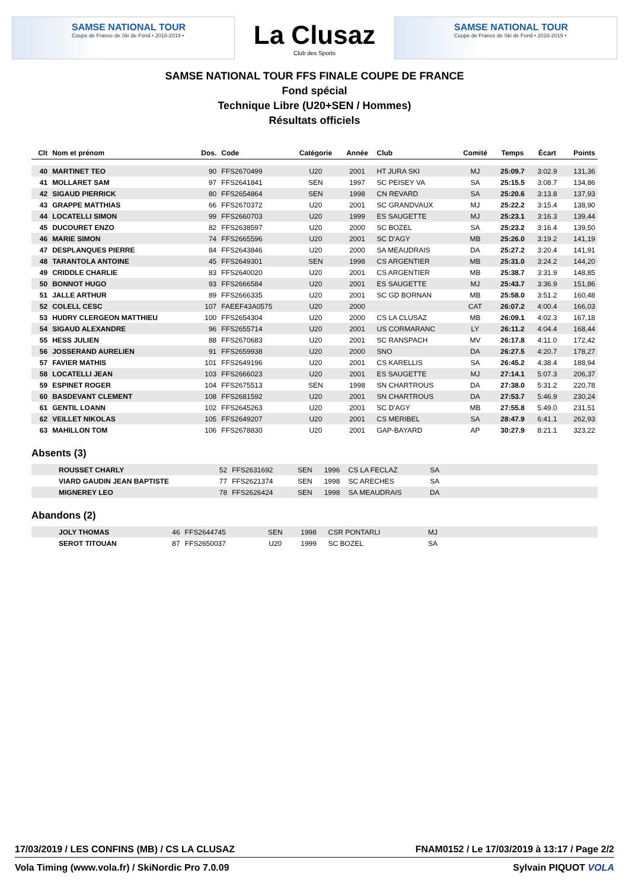SAMSE NATIONAL TOUR
Coupe de France de Ski de Fond • 2018-2019 •
La Clusaz
Club des Sports
SAMSE NATIONAL TOUR
Coupe de France de Ski de Fond • 2018-2019 •
SAMSE NATIONAL TOUR FFS FINALE COUPE DE FRANCE
Fond spécial
Technique Libre (U20+SEN / Hommes)
Résultats officiels
| Clt | Nom et prénom | Dos. | Code | Catégorie | Année | Club | Comité | Temps | Écart | Points |
| --- | --- | --- | --- | --- | --- | --- | --- | --- | --- | --- |
| 40 | MARTINET TEO | 90 | FFS2670499 | U20 | 2001 | HT JURA SKI | MJ | 25:09.7 | 3:02.9 | 131,36 |
| 41 | MOLLARET SAM | 97 | FFS2641841 | SEN | 1997 | SC PEISEY VA | SA | 25:15.5 | 3:08.7 | 134,86 |
| 42 | SIGAUD PIERRICK | 80 | FFS2654864 | SEN | 1998 | CN REVARD | SA | 25:20.6 | 3:13.8 | 137,93 |
| 43 | GRAPPE MATTHIAS | 66 | FFS2670372 | U20 | 2001 | SC GRANDVAUX | MJ | 25:22.2 | 3:15.4 | 138,90 |
| 44 | LOCATELLI SIMON | 99 | FFS2660703 | U20 | 1999 | ES SAUGETTE | MJ | 25:23.1 | 3:16.3 | 139,44 |
| 45 | DUCOURET ENZO | 82 | FFS2638597 | U20 | 2000 | SC BOZEL | SA | 25:23.2 | 3:16.4 | 139,50 |
| 46 | MARIE SIMON | 74 | FFS2665596 | U20 | 2001 | SC D'AGY | MB | 25:26.0 | 3:19.2 | 141,19 |
| 47 | DESPLANQUES PIERRE | 84 | FFS2643846 | U20 | 2000 | SA MEAUDRAIS | DA | 25:27.2 | 3:20.4 | 141,91 |
| 48 | TARANTOLA ANTOINE | 45 | FFS2649301 | SEN | 1998 | CS ARGENTIER | MB | 25:31.0 | 3:24.2 | 144,20 |
| 49 | CRIDDLE CHARLIE | 83 | FFS2640020 | U20 | 2001 | CS ARGENTIER | MB | 25:38.7 | 3:31.9 | 148,85 |
| 50 | BONNOT HUGO | 93 | FFS2666584 | U20 | 2001 | ES SAUGETTE | MJ | 25:43.7 | 3:36.9 | 151,86 |
| 51 | JALLE ARTHUR | 89 | FFS2666335 | U20 | 2001 | SC GD BORNAN | MB | 25:58.0 | 3:51.2 | 160,48 |
| 52 | COLELL CESC | 107 | FAEEF43A0575 | U20 | 2000 | | CAT | 26:07.2 | 4:00.4 | 166,03 |
| 53 | HUDRY CLERGEON MATTHIEU | 100 | FFS2654304 | U20 | 2000 | CS LA CLUSAZ | MB | 26:09.1 | 4:02.3 | 167,18 |
| 54 | SIGAUD ALEXANDRE | 96 | FFS2655714 | U20 | 2001 | US CORMARANC | LY | 26:11.2 | 4:04.4 | 168,44 |
| 55 | HESS JULIEN | 88 | FFS2670683 | U20 | 2001 | SC RANSPACH | MV | 26:17.8 | 4:11.0 | 172,42 |
| 56 | JOSSERAND AURELIEN | 91 | FFS2659938 | U20 | 2000 | SNO | DA | 26:27.5 | 4:20.7 | 178,27 |
| 57 | FAVIER MATHIS | 101 | FFS2649196 | U20 | 2001 | CS KARELLIS | SA | 26:45.2 | 4:38.4 | 188,94 |
| 58 | LOCATELLI JEAN | 103 | FFS2666023 | U20 | 2001 | ES SAUGETTE | MJ | 27:14.1 | 5:07.3 | 206,37 |
| 59 | ESPINET ROGER | 104 | FFS2675513 | SEN | 1998 | SN CHARTROUS | DA | 27:38.0 | 5:31.2 | 220,78 |
| 60 | BASDEVANT CLEMENT | 108 | FFS2681592 | U20 | 2001 | SN CHARTROUS | DA | 27:53.7 | 5:46.9 | 230,24 |
| 61 | GENTIL LOANN | 102 | FFS2645263 | U20 | 2001 | SC D'AGY | MB | 27:55.8 | 5:49.0 | 231,51 |
| 62 | VEILLET NIKOLAS | 105 | FFS2649207 | U20 | 2001 | CS MERIBEL | SA | 28:47.9 | 6:41.1 | 262,93 |
| 63 | MAHILLON TOM | 106 | FFS2678830 | U20 | 2001 | GAP-BAYARD | AP | 30:27.9 | 8:21.1 | 323,22 |
Absents (3)
| | ROUSSET CHARLY | 52 | FFS2631692 | SEN | 1996 | CS LA FECLAZ | SA | |
| | VIARD GAUDIN JEAN BAPTISTE | 77 | FFS2621374 | SEN | 1998 | SC ARECHES | SA | |
| | MIGNEREY LEO | 78 | FFS2626424 | SEN | 1998 | SA MEAUDRAIS | DA | |
Abandons (2)
| | JOLY THOMAS | 46 | FFS2644745 | SEN | 1998 | CSR PONTARLI | MJ | |
| | SEROT TITOUAN | 87 | FFS2650037 | U20 | 1999 | SC BOZEL | SA | |
17/03/2019 / LES CONFINS (MB) / CS LA CLUSAZ FNAM0152 / Le 17/03/2019 à 13:17 / Page 2/2
Vola Timing (www.vola.fr) / SkiNordic Pro 7.0.09 Sylvain PIQUOT VOLA